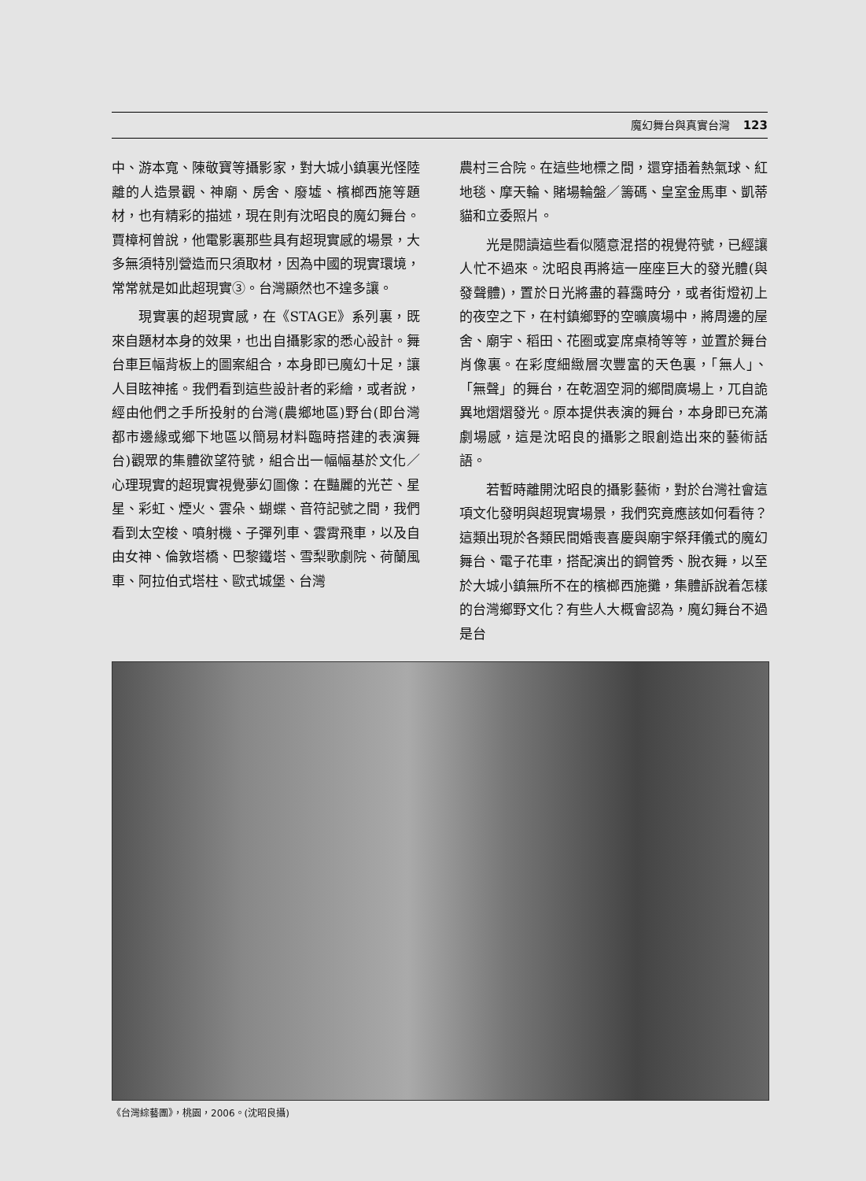魔幻舞台與真實台灣 123
中、游本寬、陳敬寶等攝影家，對大城小鎮裏光怪陸離的人造景觀、神廟、房舍、廢墟、檳榔西施等題材，也有精彩的描述，現在則有沈昭良的魔幻舞台。賈樟柯曾說，他電影裏那些具有超現實感的場景，大多無須特別營造而只須取材，因為中國的現實環境，常常就是如此超現實③。台灣顯然也不遑多讓。
現實裏的超現實感，在《STAGE》系列裏，既來自題材本身的效果，也出自攝影家的悉心設計。舞台車巨幅背板上的圖案組合，本身即已魔幻十足，讓人目眩神搖。我們看到這些設計者的彩繪，或者說，經由他們之手所投射的台灣(農鄉地區)野台(即台灣都市邊緣或鄉下地區以簡易材料臨時搭建的表演舞台)觀眾的集體欲望符號，組合出一幅幅基於文化／心理現實的超現實視覺夢幻圖像：在豔麗的光芒、星星、彩虹、煙火、雲朵、蝴蝶、音符記號之間，我們看到太空梭、噴射機、子彈列車、雲霄飛車，以及自由女神、倫敦塔橋、巴黎鐵塔、雪梨歌劇院、荷蘭風車、阿拉伯式塔柱、歐式城堡、台灣
農村三合院。在這些地標之間，還穿插着熱氣球、紅地毯、摩天輪、賭場輪盤／籌碼、皇室金馬車、凱蒂貓和立委照片。
光是閱讀這些看似隨意混搭的視覺符號，已經讓人忙不過來。沈昭良再將這一座座巨大的發光體(與發聲體)，置於日光將盡的暮靄時分，或者街燈初上的夜空之下，在村鎮鄉野的空曠廣場中，將周邊的屋舍、廟宇、稻田、花圈或宴席桌椅等等，並置於舞台肖像裏。在彩度細緻層次豐富的天色裏，「無人」、「無聲」的舞台，在乾涸空洞的鄉間廣場上，兀自詭異地熠熠發光。原本提供表演的舞台，本身即已充滿劇場感，這是沈昭良的攝影之眼創造出來的藝術話語。
若暫時離開沈昭良的攝影藝術，對於台灣社會這項文化發明與超現實場景，我們究竟應該如何看待？這類出現於各類民間婚喪喜慶與廟宇祭拜儀式的魔幻舞台、電子花車，搭配演出的鋼管秀、脫衣舞，以至於大城小鎮無所不在的檳榔西施攤，集體訴說着怎樣的台灣鄉野文化？有些人大概會認為，魔幻舞台不過是台
《台灣綜藝團》，桃園，2006。(沈昭良攝)